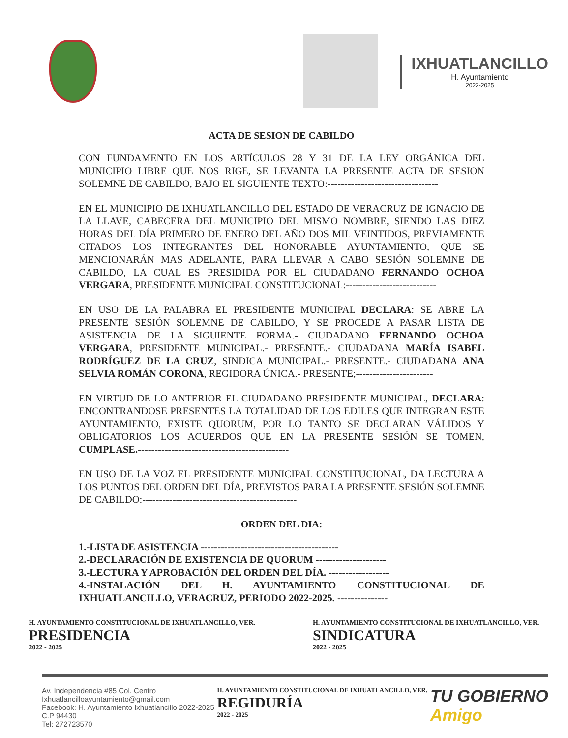IXHUATLANCILLO
H. Ayuntamiento
2022-2025
ACTA DE SESION DE CABILDO
CON FUNDAMENTO EN LOS ARTÍCULOS 28 Y 31 DE LA LEY ORGÁNICA DEL MUNICIPIO LIBRE QUE NOS RIGE, SE LEVANTA LA PRESENTE ACTA DE SESION SOLEMNE DE CABILDO, BAJO EL SIGUIENTE TEXTO:---------------------------------
EN EL MUNICIPIO DE IXHUATLANCILLO DEL ESTADO DE VERACRUZ DE IGNACIO DE LA LLAVE, CABECERA DEL MUNICIPIO DEL MISMO NOMBRE, SIENDO LAS DIEZ HORAS DEL DÍA PRIMERO DE ENERO DEL AÑO DOS MIL VEINTIDOS, PREVIAMENTE CITADOS LOS INTEGRANTES DEL HONORABLE AYUNTAMIENTO, QUE SE MENCIONARÁN MAS ADELANTE, PARA LLEVAR A CABO SESIÓN SOLEMNE DE CABILDO, LA CUAL ES PRESIDIDA POR EL CIUDADANO FERNANDO OCHOA VERGARA, PRESIDENTE MUNICIPAL CONSTITUCIONAL:---------------------------
EN USO DE LA PALABRA EL PRESIDENTE MUNICIPAL DECLARA: SE ABRE LA PRESENTE SESIÓN SOLEMNE DE CABILDO, Y SE PROCEDE A PASAR LISTA DE ASISTENCIA DE LA SIGUIENTE FORMA.- CIUDADANO FERNANDO OCHOA VERGARA, PRESIDENTE MUNICIPAL.- PRESENTE.- CIUDADANA MARÍA ISABEL RODRÍGUEZ DE LA CRUZ, SINDICA MUNICIPAL.- PRESENTE.- CIUDADANA ANA SELVIA ROMÁN CORONA, REGIDORA ÚNICA.- PRESENTE;-----------------------
EN VIRTUD DE LO ANTERIOR EL CIUDADANO PRESIDENTE MUNICIPAL, DECLARA: ENCONTRANDOSE PRESENTES LA TOTALIDAD DE LOS EDILES QUE INTEGRAN ESTE AYUNTAMIENTO, EXISTE QUORUM, POR LO TANTO SE DECLARAN VÁLIDOS Y OBLIGATORIOS LOS ACUERDOS QUE EN LA PRESENTE SESIÓN SE TOMEN, CUMPLASE.---------------------------------------------
EN USO DE LA VOZ EL PRESIDENTE MUNICIPAL CONSTITUCIONAL, DA LECTURA A LOS PUNTOS DEL ORDEN DEL DÍA, PREVISTOS PARA LA PRESENTE SESIÓN SOLEMNE DE CABILDO:----------------------------------------------
ORDEN DEL DIA:
1.-LISTA DE ASISTENCIA -----------------------------------------
2.-DECLARACIÓN DE EXISTENCIA DE QUORUM ---------------------
3.-LECTURA Y APROBACIÓN DEL ORDEN DEL DÍA. ------------------
4.-INSTALACIÓN DEL H. AYUNTAMIENTO CONSTITUCIONAL DE IXHUATLANCILLO, VERACRUZ, PERIODO 2022-2025. ---------------
H. AYUNTAMIENTO CONSTITUCIONAL DE IXHUATLANCILLO, VER.
PRESIDENCIA
2022 - 2025
H. AYUNTAMIENTO CONSTITUCIONAL DE IXHUATLANCILLO, VER.
SINDICATURA
2022 - 2025
Av. Independencia #85 Col. Centro
Ixhuatlancilloayuntamiento@gmail.com
Facebook: H. Ayuntamiento Ixhuatlancillo 2022-2025
C.P 94430
Tel: 272723570
H. AYUNTAMIENTO CONSTITUCIONAL DE IXHUATLANCILLO, VER.
REGIDURÍA
2022 - 2025
TU GOBIERNO
Amigo